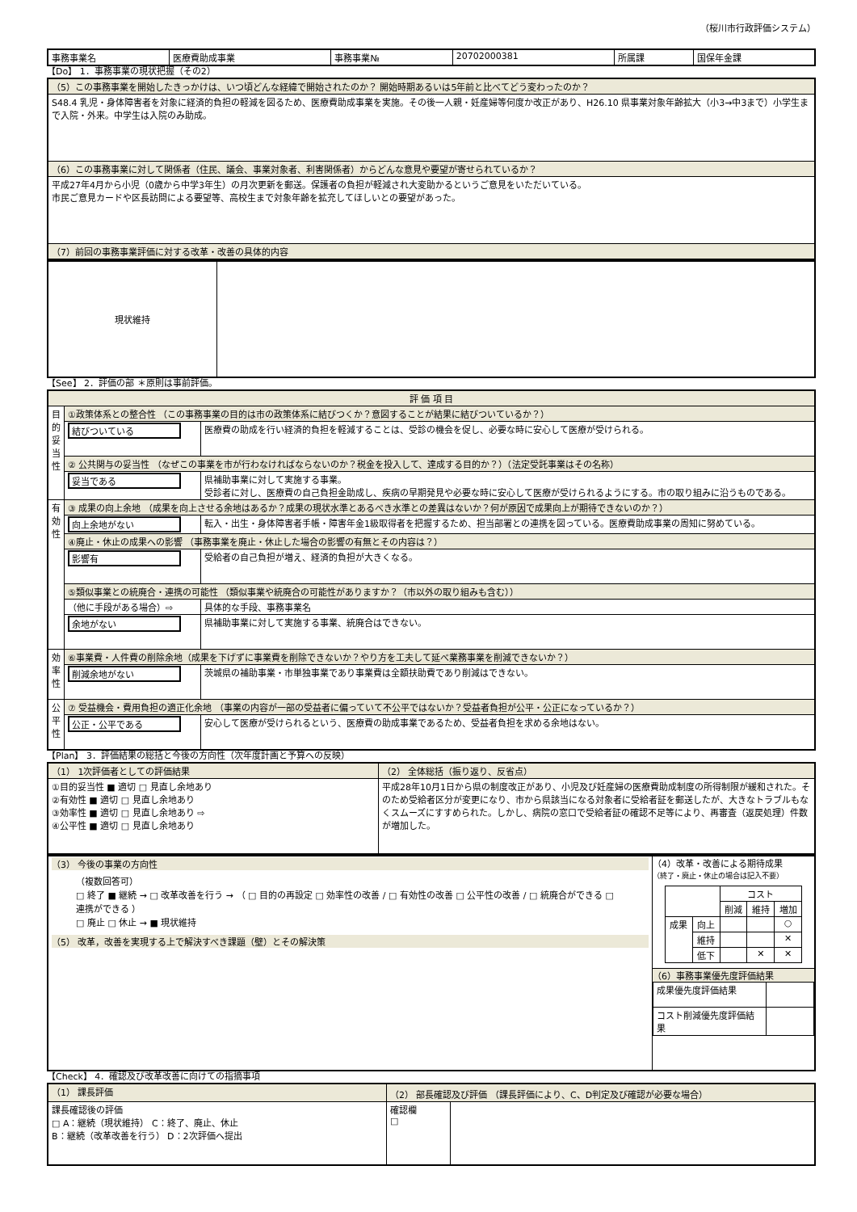（桜川市行政評価システム）
| 事務事業名 | 医療費助成事業 | 事務事業№ | 20702000381 | 所属課 | 国保年金課 |
【Do】 1．事務事業の現状把握（その2）
| （5）この事務事業を開始したきっかけは、いつ頃どんな経緯で開始されたのか？ 開始時期あるいは5年前と比べてどう変わったのか？ |
| S48.4 乳児・身体障害者を対象に経済的負担の軽減を図るため、医療費助成事業を実施。その後一人親・妊産婦等何度か改正があり、H26.10 県事業対象年齢拡大（小3→中3まで）小学生まで入院・外来。中学生は入院のみ助成。 |
| （6）この事務事業に対して関係者（住民、議会、事業対象者、利害関係者）からどんな意見や要望が寄せられているか？ |
| 平成27年4月から小児（0歳から中学3年生）の月次更新を郵送。保護者の負担が軽減され大変助かるというご意見をいただいている。 市民ご意見カードや区長訪問による要望等、高校生まで対象年齢を拡充してほしいとの要望があった。 |
| （7）前回の事務事業評価に対する改革・改善の具体的内容 |
| 現状維持 | |
【See】 2．評価の部 ＊原則は事前評価。
| 評 価 項 目 | | |
| --- | --- | --- |
| 目的妥当性 | ①政策体系との整合性 （この事務事業の目的は市の政策体系に結びつくか？意図することが結果に結びついているか？） | |
| | 結びついている | 医療費の助成を行い経済的負担を軽減することは、受診の機会を促し、必要な時に安心して医療が受けられる。 |
| | ② 公共関与の妥当性 （なぜこの事業を市が行わなければならないのか？税金を投入して、達成する目的か？）（法定受託事業はその名称） | |
| | 妥当である | 県補助事業に対して実施する事業。 受診者に対し、医療費の自己負担金助成し、疾病の早期発見や必要な時に安心して医療が受けられるようにする。市の取り組みに沿うものである。 |
| 有効性 | ③ 成果の向上余地 （成果を向上させる余地はあるか？成果の現状水準とあるべき水準との差異はないか？何が原因で成果向上が期待できないのか？） | |
| | 向上余地がない | 転入・出生・身体障害者手帳・障害年金1級取得者を把握するため、担当部署との連携を図っている。医療費助成事業の周知に努めている。 |
| | ④廃止・休止の成果への影響 （事務事業を廃止・休止した場合の影響の有無とその内容は？） | |
| | 影響有 | 受給者の自己負担が増え、経済的負担が大きくなる。 |
| | ⑤類似事業との統廃合・連携の可能性 （類似事業や統廃合の可能性がありますか？（市以外の取り組みも含む）） | |
| | （他に手段がある場合）⇨ | 具体的な手段、事務事業名 |
| | 余地がない | 県補助事業に対して実施する事業、統廃合はできない。 |
| 効率性 | ⑥事業費・人件費の削除余地（成果を下げずに事業費を削除できないか？やり方を工夫して延べ業務事業を削減できないか？） | |
| | 削減余地がない | 茨城県の補助事業・市単独事業であり事業費は全額扶助費であり削減はできない。 |
| 公平性 | ⑦ 受益機会・費用負担の適正化余地 （事業の内容が一部の受益者に偏っていて不公平ではないか？受益者負担が公平・公正になっているか？） | |
| | 公正・公平である | 安心して医療が受けられるという、医療費の助成事業であるため、受益者負担を求める余地はない。 |
【Plan】 3．評価結果の総括と今後の方向性（次年度計画と予算への反映）
| （1） 1次評価者としての評価結果 | （2） 全体総括（振り返り、反省点） |
| ①目的妥当性 ■ 適切 □ 見直し余地あり ②有効性 ■ 適切 □ 見直し余地あり ③効率性 ■ 適切 □ 見直し余地あり ⇨ ④公平性 ■ 適切 □ 見直し余地あり | 平成28年10月1日から県の制度改正があり、小児及び妊産婦の医療費助成制度の所得制限が緩和された。そのため受給者区分が変更になり、市から県該当になる対象者に受給者証を郵送したが、大きなトラブルもなくスムーズにすすめられた。しかし、病院の窓口で受給者証の確認不足等により、再審査（返戻処理）件数が増加した。 |
| （3） 今後の事業の方向性 （複数回答可） □ 終了 ■ 継続 → □ 改革改善を行う → （ □ 目的の再設定 □ 効率性の改善 / □ 有効性の改善 □ 公平性の改善 / □ 統廃合ができる □ 連携ができる ） □ 廃止 □ 休止 → ■ 現状維持 （5） 改革，改善を実現する上で解決すべき課題（壁）とその解決策 | （4）改革・改善による期待成果 （終了・廃止・休止の場合は記入不要） / / / コスト / / / / / / 削減 / 維持 / 増加 / / 成果 / 向上 / / / ○ / / / 維持 / / / ✕ / / / 低下 / / ✕ / ✕ / （6）事務事業優先度評価結果 / 成果優先度評価結果 / / / コスト削減優先度評価結果 / / |
【Check】 4．確認及び改革改善に向けての指摘事項
| （1） 課長評価 | （2） 部長確認及び評価 （課長評価により、C、D判定及び確認が必要な場合） | |
| 課長確認後の評価 □ A：継続（現状維持） C：終了、廃止、休止 B：継続（改革改善を行う） D：2次評価へ提出 | 確認欄 □ | |